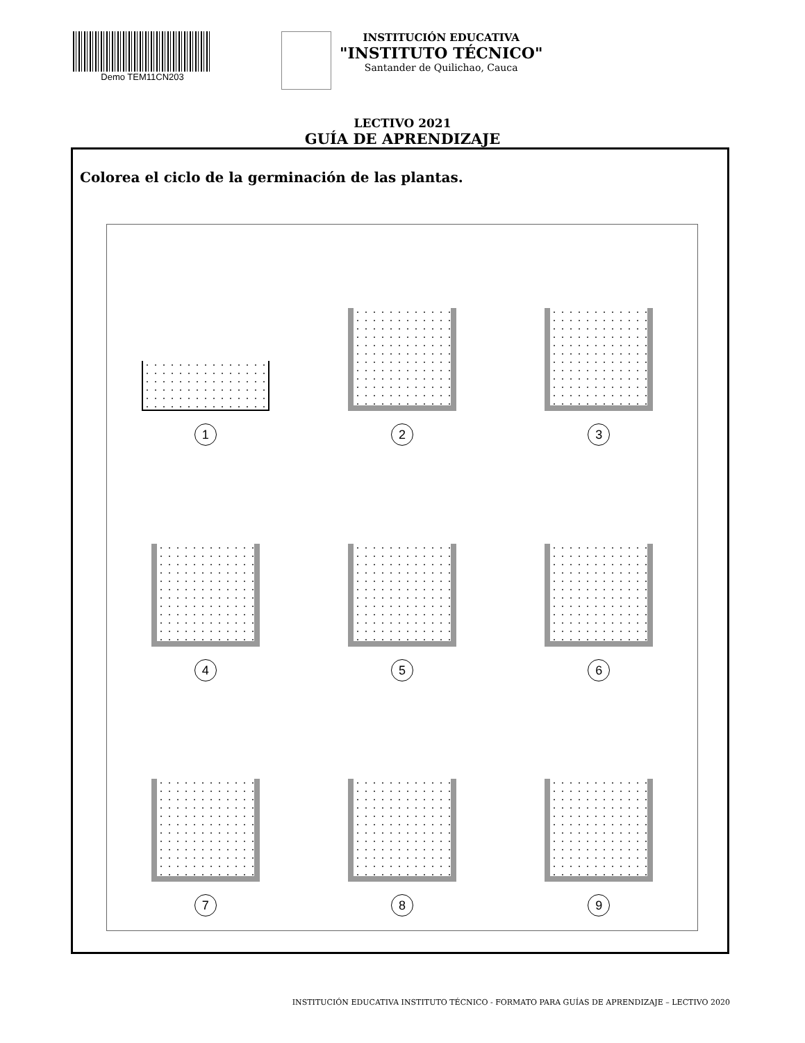Demo TEM11CN203
INSTITUCIÓN EDUCATIVA
"INSTITUTO TÉCNICO"
Santander de Quilichao, Cauca
LECTIVO 2021
GUÍA DE APRENDIZAJE
Colorea el ciclo de la germinación de las plantas.
1
2
3
4
5
6
7
8
9
INSTITUCIÓN EDUCATIVA INSTITUTO TÉCNICO - FORMATO PARA GUÍAS DE APRENDIZAJE – LECTIVO 2020